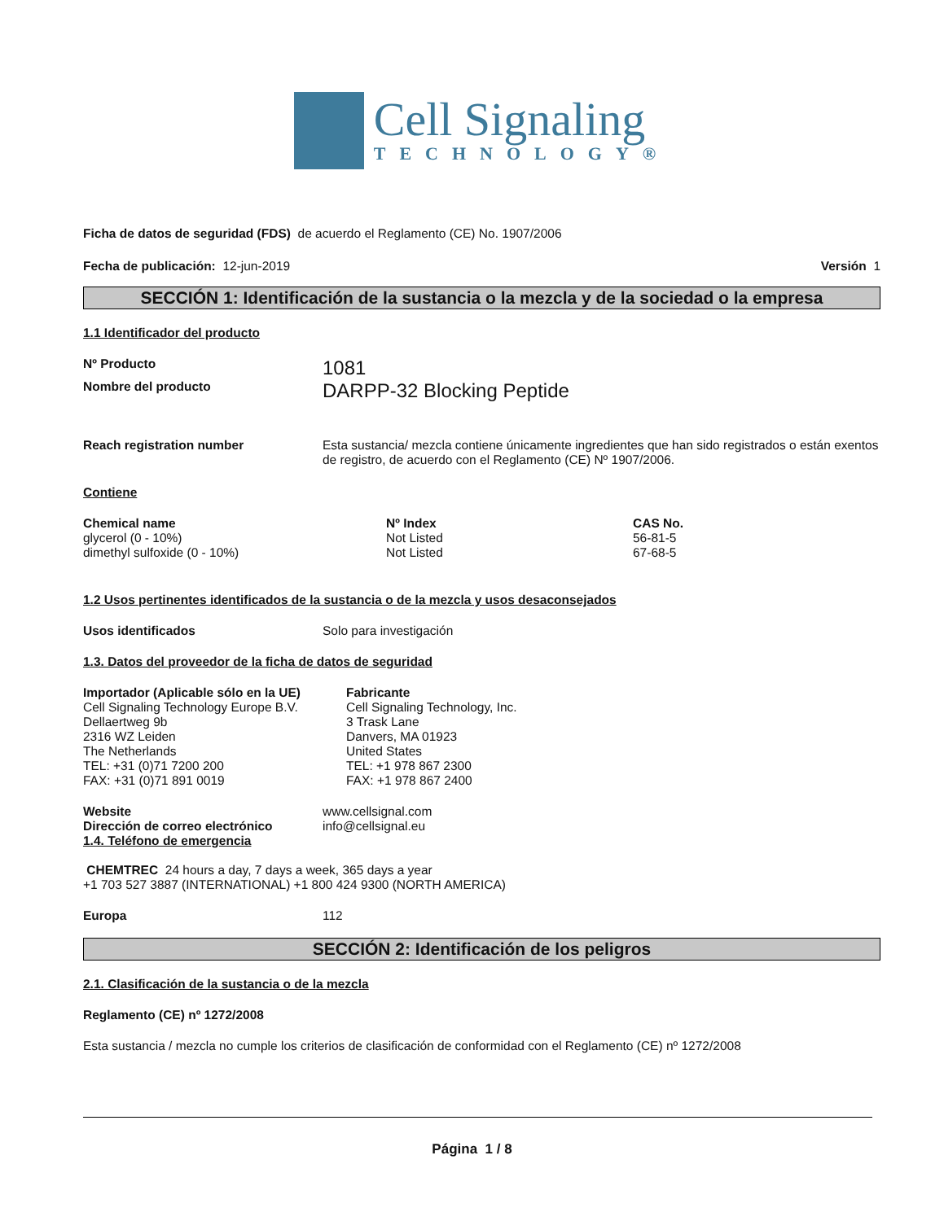Cell Signaling
TECHNOLOGY®
Ficha de datos de seguridad (FDS) de acuerdo el Reglamento (CE) No. 1907/2006
Fecha de publicación: 12-jun-2019 Versión 1
SECCIÓN 1: Identificación de la sustancia o la mezcla y de la sociedad o la empresa
1.1 Identificador del producto
Nº Producto
1081
Nombre del producto
DARPP-32 Blocking Peptide
Reach registration number Esta sustancia/ mezcla contiene únicamente ingredientes que han sido registrados o están exentos de registro, de acuerdo con el Reglamento (CE) Nº 1907/2006.
Contiene
| Chemical name | Nº Index | CAS No. |
| --- | --- | --- |
| glycerol (0 - 10%) | Not Listed | 56-81-5 |
| dimethyl sulfoxide (0 - 10%) | Not Listed | 67-68-5 |
1.2 Usos pertinentes identificados de la sustancia o de la mezcla y usos desaconsejados
Usos identificados Solo para investigación
1.3. Datos del proveedor de la ficha de datos de seguridad
Importador (Aplicable sólo en la UE)
Cell Signaling Technology Europe B.V.
Dellaertweg 9b
2316 WZ Leiden
The Netherlands
TEL: +31 (0)71 7200 200
FAX: +31 (0)71 891 0019
Fabricante
Cell Signaling Technology, Inc.
3 Trask Lane
Danvers, MA 01923
United States
TEL: +1 978 867 2300
FAX: +1 978 867 2400
Website www.cellsignal.com
Dirección de correo electrónico info@cellsignal.eu
1.4. Teléfono de emergencia
CHEMTREC 24 hours a day, 7 days a week, 365 days a year
+1 703 527 3887 (INTERNATIONAL) +1 800 424 9300 (NORTH AMERICA)
Europa 112
SECCIÓN 2: Identificación de los peligros
2.1. Clasificación de la sustancia o de la mezcla
Reglamento (CE) nº 1272/2008
Esta sustancia / mezcla no cumple los criterios de clasificación de conformidad con el Reglamento (CE) nº 1272/2008
Página 1 / 8